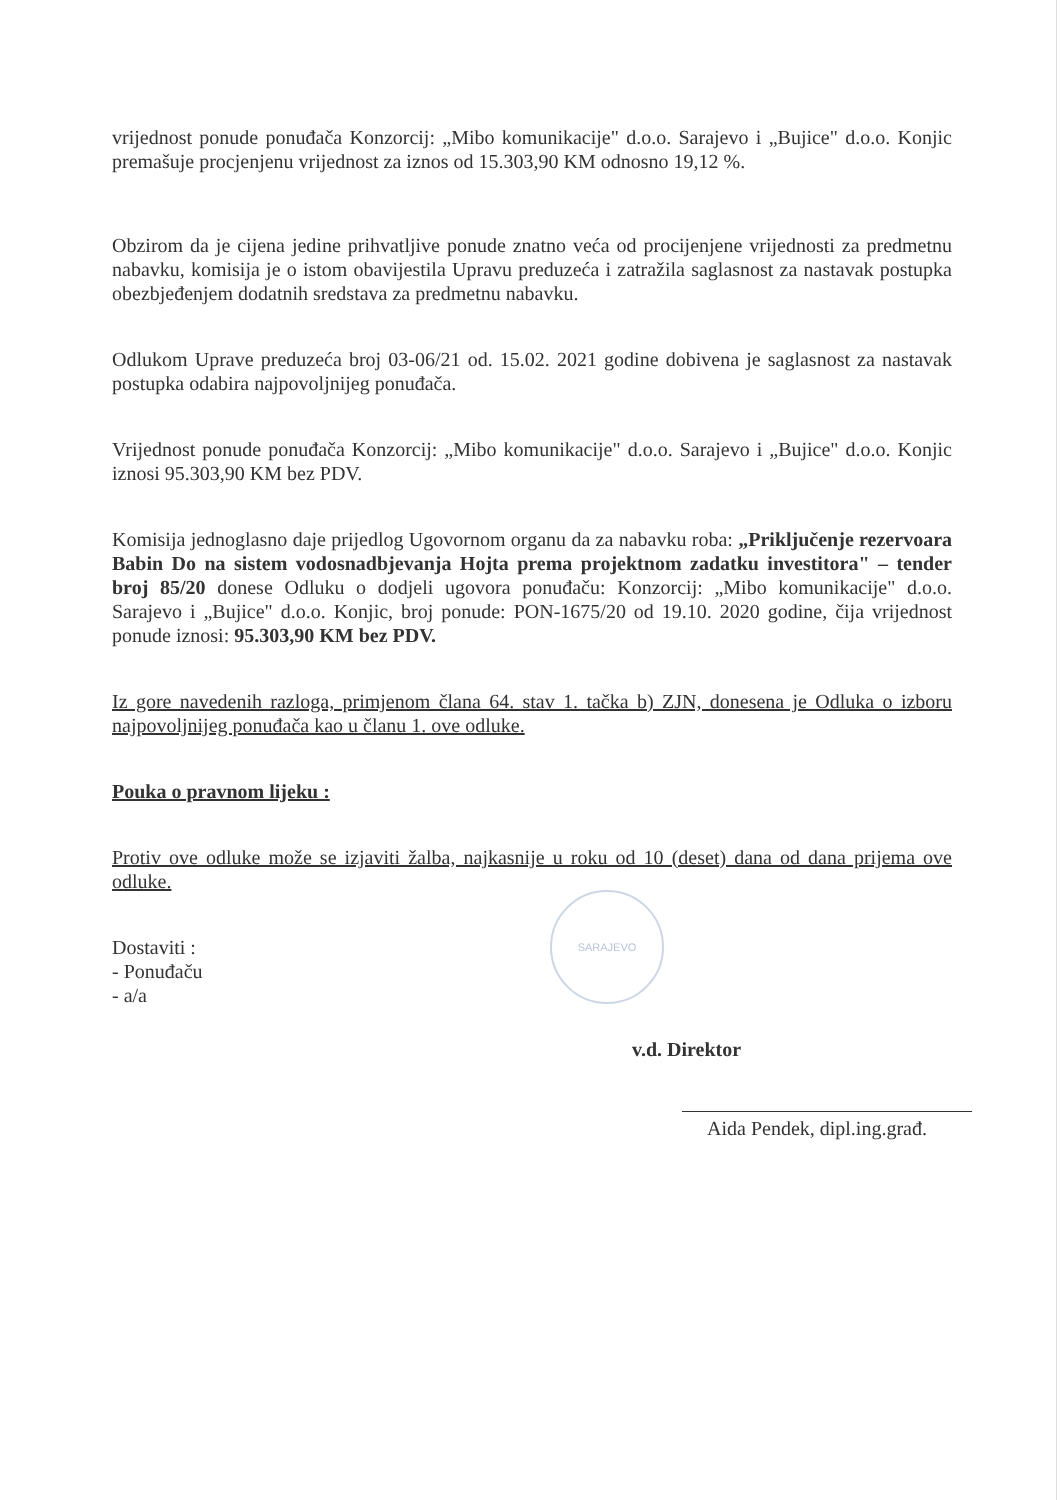SARAJEVO
vrijednost ponude ponuđača Konzorcij: „Mibo komunikacije" d.o.o. Sarajevo i „Bujice" d.o.o. Konjic premašuje procjenjenu vrijednost za iznos od 15.303,90 KM odnosno 19,12 %.
Obzirom da je cijena jedine prihvatljive ponude znatno veća od procijenjene vrijednosti za predmetnu nabavku, komisija je o istom obavijestila Upravu preduzeća i zatražila saglasnost za nastavak postupka obezbjeđenjem dodatnih sredstava za predmetnu nabavku.
Odlukom Uprave preduzeća broj 03-06/21 od. 15.02. 2021 godine dobivena je saglasnost za nastavak postupka odabira najpovoljnijeg ponuđača.
Vrijednost ponude ponuđača Konzorcij: „Mibo komunikacije" d.o.o. Sarajevo i „Bujice" d.o.o. Konjic iznosi 95.303,90 KM bez PDV.
Komisija jednoglasno daje prijedlog Ugovornom organu da za nabavku roba: „Priključenje rezervoara Babin Do na sistem vodosnadbjevanja Hojta prema projektnom zadatku investitora" – tender broj 85/20 donese Odluku o dodjeli ugovora ponuđaču: Konzorcij: „Mibo komunikacije" d.o.o. Sarajevo i „Bujice" d.o.o. Konjic, broj ponude: PON-1675/20 od 19.10. 2020 godine, čija vrijednost ponude iznosi: 95.303,90 KM bez PDV.
Iz gore navedenih razloga, primjenom člana 64. stav 1. tačka b) ZJN, donesena je Odluka o izboru najpovoljnijeg ponuđača kao u članu 1. ove odluke.
Pouka o pravnom lijeku :
Protiv ove odluke može se izjaviti žalba, najkasnije u roku od 10 (deset) dana od dana prijema ove odluke.
Dostaviti :
- Ponuđaču
- a/a
v.d. Direktor
Aida Pendek, dipl.ing.građ.